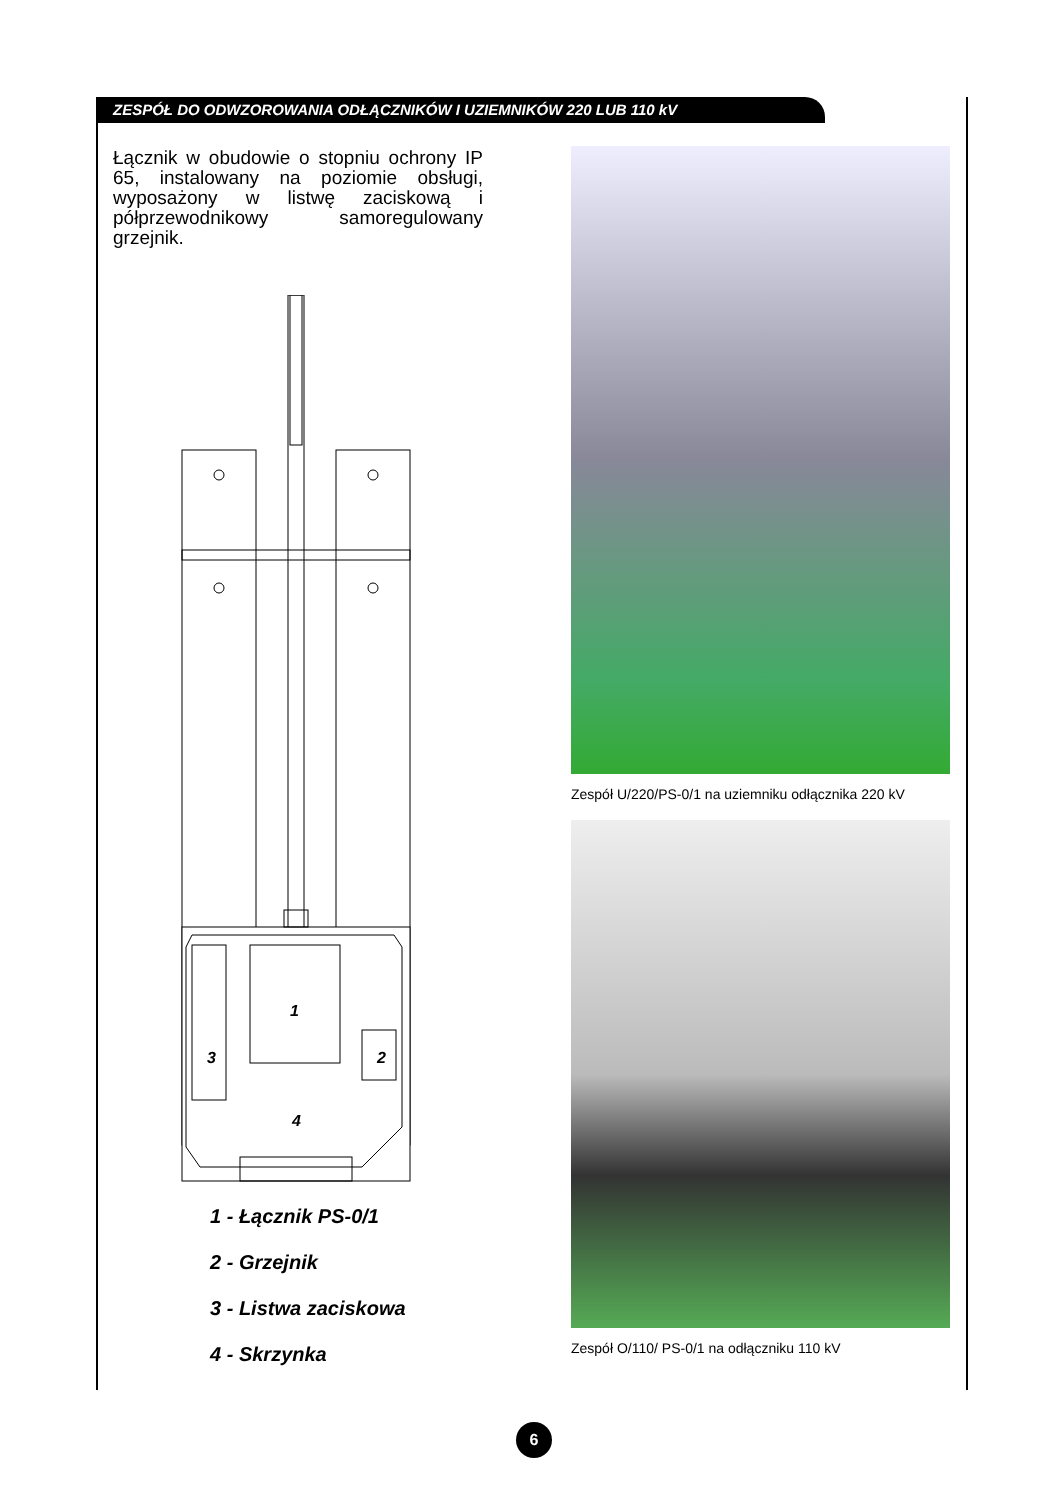ZESPÓŁ DO ODWZOROWANIA ODŁĄCZNIKÓW I UZIEMNIKÓW 220 LUB 110 kV
Łącznik w obudowie o stopniu ochrony IP 65, instalowany na poziomie obsługi, wyposażony w listwę zaciskową i półprzewodnikowy samoregulowany grzejnik.
1
2
3
4
1 - Łącznik PS-0/1
2 - Grzejnik
3 - Listwa zaciskowa
4 - Skrzynka
Zespół U/220/PS-0/1 na uziemniku odłącznika 220 kV
Zespół O/110/ PS-0/1 na odłączniku 110 kV
6